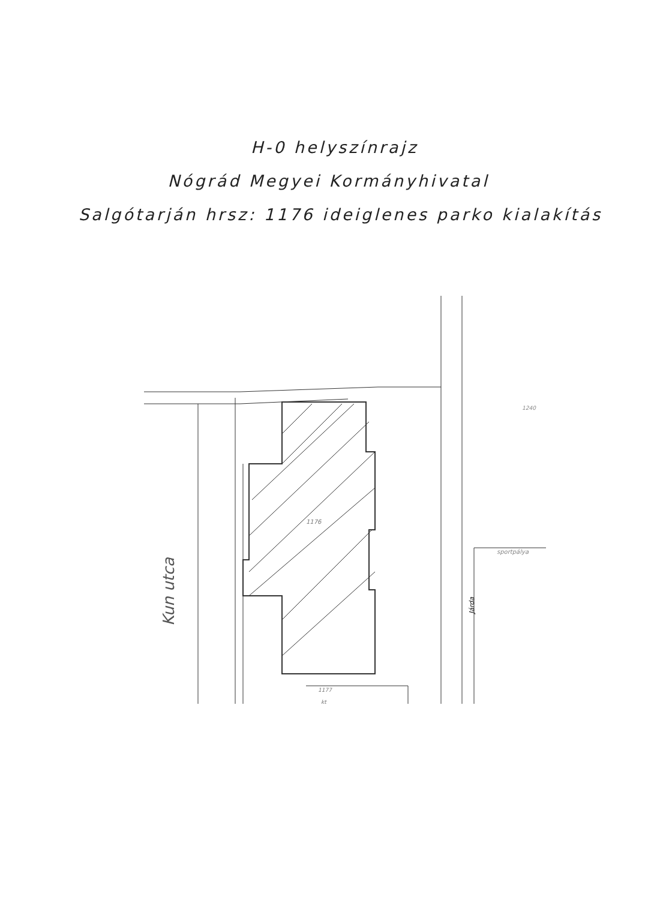H-0 helyszínrajz
Nógrád Megyei Kormányhivatal
Salgótarján hrsz: 1176 ideiglenes parko kialakítás
1176
Kun utca
Járda
sportpálya
1240
1177
kt